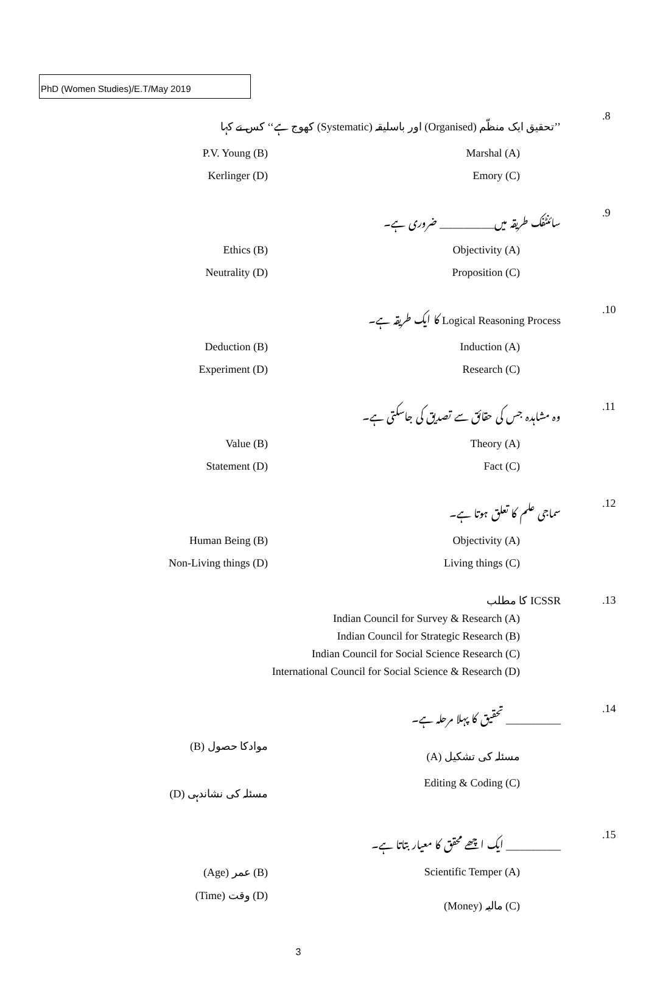PhD (Women Studies)/E.T/May 2019
.8 ’’تحقیق ایک منظّم (Organised) اور باسلیقہ (Systematic) کھوج ہے‘‘ کس نے کہا
P.V. Young (B) Marshal (A)
Kerlinger (D) Emory (C)
.9 سائنٹفک طریقہ میں__________ ضروری ہے۔
Ethics (B) Objectivity (A)
Neutrality (D) Proposition (C)
.10 Logical Reasoning Process کا ایک طریقہ ہے۔
Deduction (B) Induction (A)
Experiment (D) Research (C)
.11 وہ مشاہدہ جس کی حقائق سے تصدیق کی جاسکتی ہے۔
Value (B) Theory (A)
Statement (D) Fact (C)
.12 سماجی علم کا تعلق ہوتا ہے۔
Human Being (B) Objectivity (A)
Non-Living things (D) Living things (C)
.13 ICSSR کا مطلب
Indian Council for Survey & Research (A)
Indian Council for Strategic Research (B)
Indian Council for Social Science Research (C)
International Council for Social Science & Research (D)
.14 __________ تحقیق کا پہلا مرحلہ ہے۔
(B) موادکا حصول (A) مسئلہ کی تشکیل
(D) مسئلہ کی نشاندہی Editing & Coding (C)
.15 __________ ایک اچھے محقق کا معیار بتاتا ہے۔
(Age) عمر (B) Scientific Temper (A)
(Time) وقت (D) (Money) مالیہ (C)
3